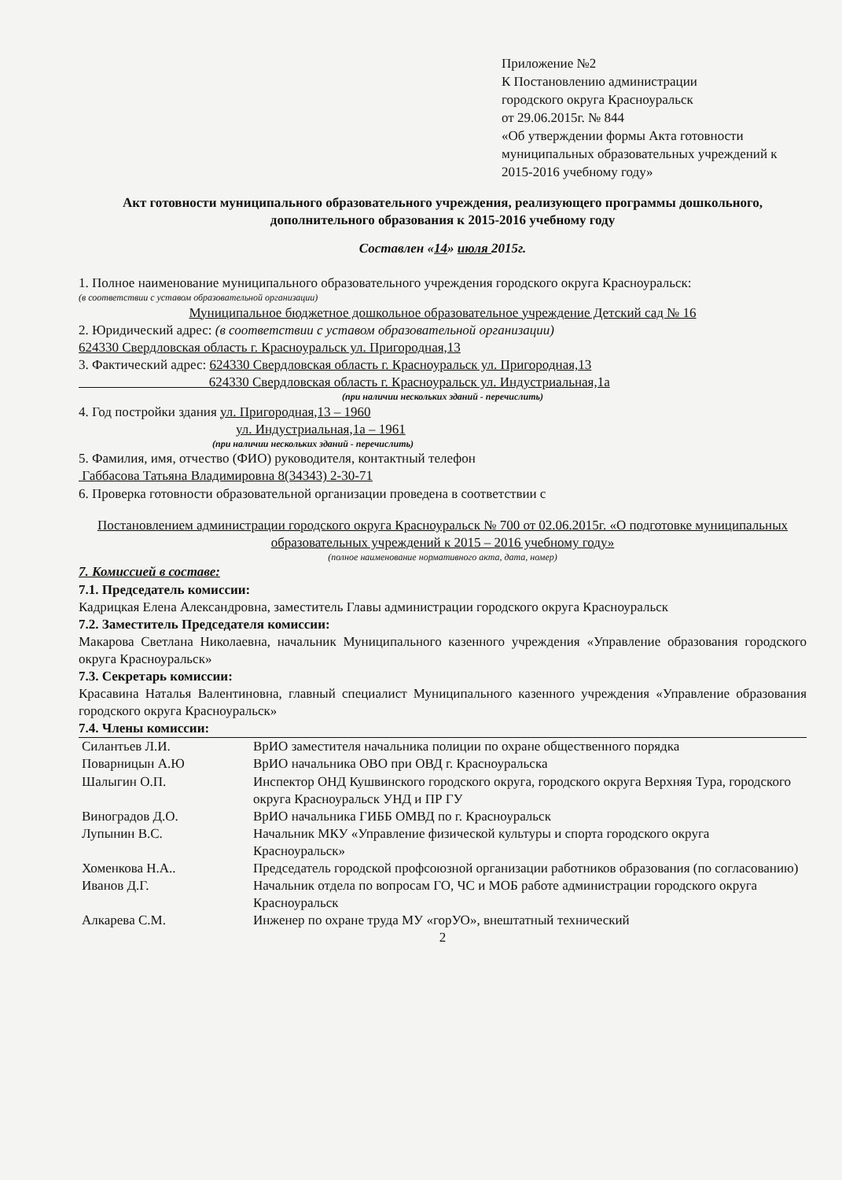Приложение №2
К Постановлению администрации
городского округа Красноуральск
от 29.06.2015г. № 844
«Об утверждении формы Акта готовности муниципальных образовательных учреждений к 2015-2016 учебному году»
Акт готовности муниципального образовательного учреждения, реализующего программы дошкольного, дополнительного образования к 2015-2016 учебному году
Составлен «14» июля 2015г.
1. Полное наименование муниципального образовательного учреждения городского округа Красноуральск:
(в соответствии с уставом образовательной организации)
Муниципальное бюджетное дошкольное образовательное учреждение Детский сад № 16
2. Юридический адрес: (в соответствии с уставом образовательной организации)
624330 Свердловская область г. Красноуральск ул. Пригородная,13
3. Фактический адрес: 624330 Свердловская область г. Красноуральск ул. Пригородная,13
624330 Свердловская область г. Красноуральск ул. Индустриальная,1а
(при наличии нескольких зданий - перечислить)
4. Год постройки здания ул. Пригородная,13 – 1960
ул. Индустриальная,1а – 1961
(при наличии нескольких зданий - перечислить)
5. Фамилия, имя, отчество (ФИО) руководителя, контактный телефон
Габбасова Татьяна Владимировна 8(34343) 2-30-71
6. Проверка готовности образовательной организации проведена в соответствии с
Постановлением администрации городского округа Красноуральск № 700 от 02.06.2015г. «О подготовке муниципальных образовательных учреждений к 2015 – 2016 учебному году»
(полное наименование нормативного акта, дата, номер)
7. Комиссией в составе:
7.1. Председатель комиссии:
Кадрицкая Елена Александровна, заместитель Главы администрации городского округа Красноуральск
7.2. Заместитель Председателя комиссии:
Макарова Светлана Николаевна, начальник Муниципального казенного учреждения «Управление образования городского округа Красноуральск»
7.3. Секретарь комиссии:
Красавина Наталья Валентиновна, главный специалист Муниципального казенного учреждения «Управление образования городского округа Красноуральск»
7.4. Члены комиссии:
| Силантьев Л.И. | ВрИО заместителя начальника полиции по охране общественного порядка |
| Поварницын А.Ю | ВрИО начальника ОВО при ОВД г. Красноуральска |
| Шалыгин О.П. | Инспектор ОНД Кушвинского городского округа, городского округа Верхняя Тура, городского округа Красноуральск УНД и ПР ГУ |
| Виноградов Д.О. | ВрИО начальника ГИББ ОМВД по г. Красноуральск |
| Лупынин В.С. | Начальник МКУ «Управление физической культуры и спорта городского округа Красноуральск» |
| Хоменкова Н.А.. | Председатель городской профсоюзной организации работников образования (по согласованию) |
| Иванов Д.Г. | Начальник отдела по вопросам ГО, ЧС и МОБ работе администрации городского округа Красноуральск |
| Алкарева С.М. | Инженер по охране труда МУ «горУО», внештатный технический |
2